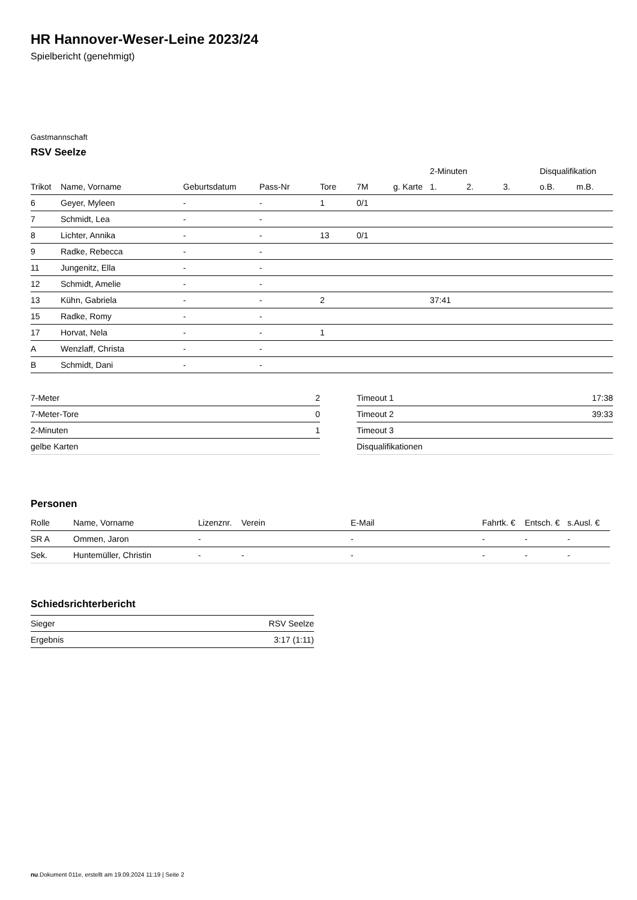HR Hannover-Weser-Leine 2023/24
Spielbericht (genehmigt)
Gastmannschaft
RSV Seelze
| | | | | | | | 2-Minuten | | | Disqualifikation | |
| --- | --- | --- | --- | --- | --- | --- | --- | --- | --- | --- | --- |
| Trikot | Name, Vorname | Geburtsdatum | Pass-Nr | Tore | 7M | g. Karte | 1. | 2. | 3. | o.B. | m.B. |
| 6 | Geyer, Myleen | - | - | 1 | 0/1 | | | | | | |
| 7 | Schmidt, Lea | - | - | | | | | | | | |
| 8 | Lichter, Annika | - | - | 13 | 0/1 | | | | | | |
| 9 | Radke, Rebecca | - | - | | | | | | | | |
| 11 | Jungenitz, Ella | - | - | | | | | | | | |
| 12 | Schmidt, Amelie | - | - | | | | | | | | |
| 13 | Kühn, Gabriela | - | - | 2 | | | 37:41 | | | | |
| 15 | Radke, Romy | - | - | | | | | | | | |
| 17 | Horvat, Nela | - | - | 1 | | | | | | | |
| A | Wenzlaff, Christa | - | - | | | | | | | | |
| B | Schmidt, Dani | - | - | | | | | | | | |
| 7-Meter | 2 |
| 7-Meter-Tore | 0 |
| 2-Minuten | 1 |
| gelbe Karten | |
| Timeout 1 | 17:38 |
| Timeout 2 | 39:33 |
| Timeout 3 | |
| Disqualifikationen | |
Personen
| Rolle | Name, Vorname | Lizenznr. | Verein | E-Mail | Fahrtk. € | Entsch. € | s.Ausl. € |
| --- | --- | --- | --- | --- | --- | --- | --- |
| SR A | Ommen, Jaron | - | | - | - | - | - |
| Sek. | Huntemüller, Christin | - | - | - | - | - | - |
Schiedsrichterbericht
| Sieger | RSV Seelze |
| Ergebnis | 3:17 (1:11) |
nu.Dokument 011e, erstellt am 19.09.2024 11:19 | Seite 2